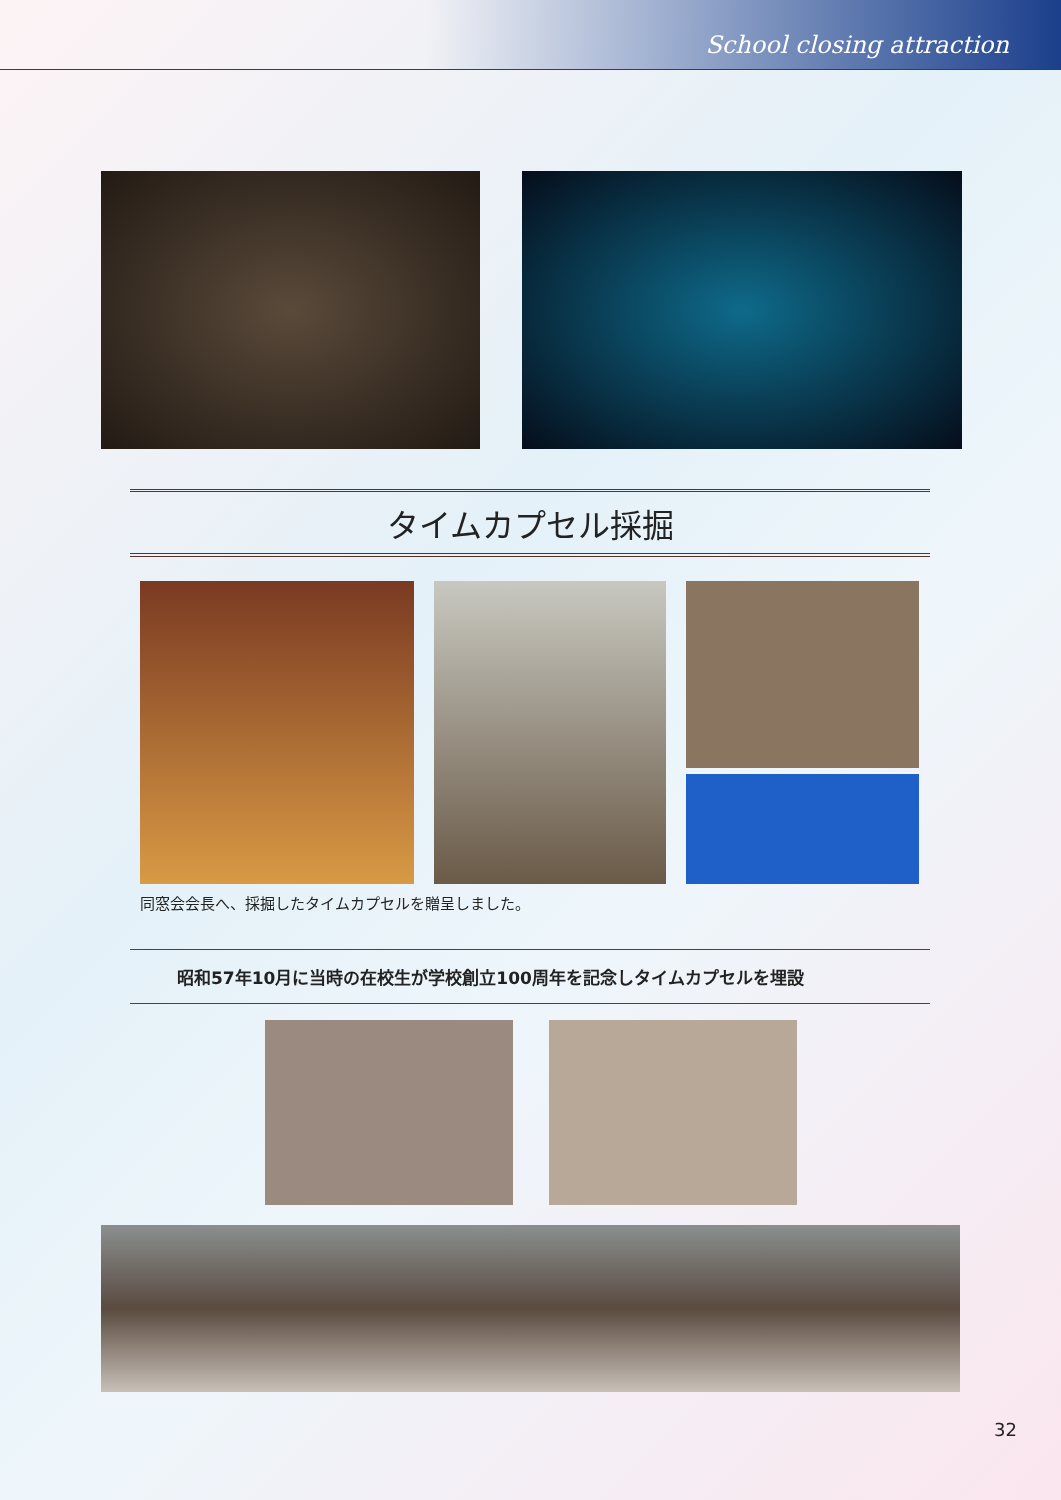School closing attraction
タイムカプセル採掘
同窓会会長へ、採掘したタイムカプセルを贈呈しました。
昭和57年10月に当時の在校生が学校創立100周年を記念しタイムカプセルを埋設
32